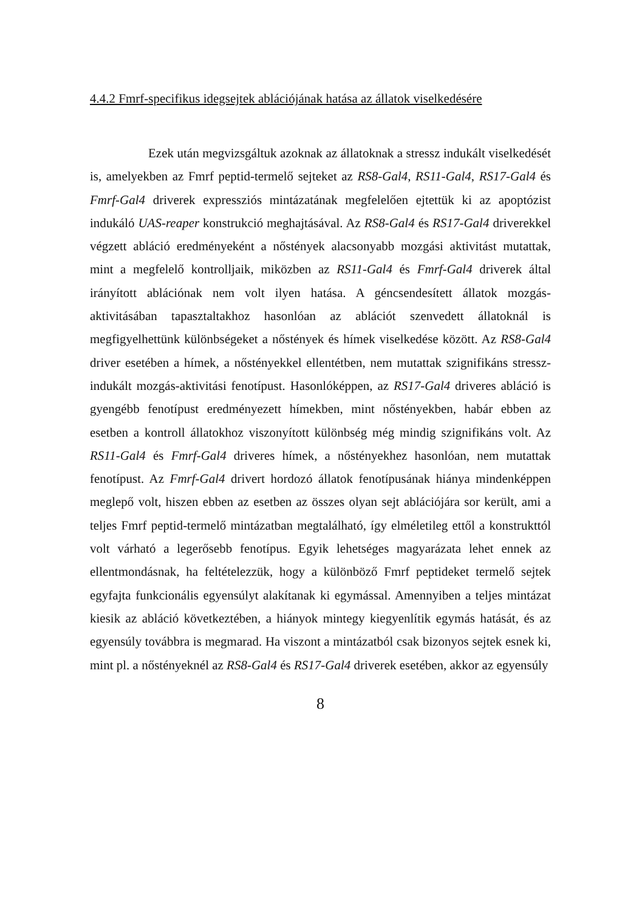4.4.2 Fmrf-specifikus idegsejtek ablációjának hatása az állatok viselkedésére
Ezek után megvizsgáltuk azoknak az állatoknak a stressz indukált viselkedését is, amelyekben az Fmrf peptid-termelő sejteket az RS8-Gal4, RS11-Gal4, RS17-Gal4 és Fmrf-Gal4 driverek expressziós mintázatának megfelelően ejtettük ki az apoptózist indukáló UAS-reaper konstrukció meghajtásával. Az RS8-Gal4 és RS17-Gal4 driverekkel végzett abláció eredményeként a nőstények alacsonyabb mozgási aktivitást mutattak, mint a megfelelő kontrolljaik, miközben az RS11-Gal4 és Fmrf-Gal4 driverek által irányított ablációnak nem volt ilyen hatása. A géncsendesített állatok mozgás-aktivitásában tapasztaltakhoz hasonlóan az ablációt szenvedett állatoknál is megfigyelhettünk különbségeket a nőstények és hímek viselkedése között. Az RS8-Gal4 driver esetében a hímek, a nőstényekkel ellentétben, nem mutattak szignifikáns stressz-indukált mozgás-aktivitási fenotípust. Hasonlóképpen, az RS17-Gal4 driveres abláció is gyengébb fenotípust eredményezett hímekben, mint nőstényekben, habár ebben az esetben a kontroll állatokhoz viszonyított különbség még mindig szignifikáns volt. Az RS11-Gal4 és Fmrf-Gal4 driveres hímek, a nőstényekhez hasonlóan, nem mutattak fenotípust. Az Fmrf-Gal4 drivert hordozó állatok fenotípusának hiánya mindenképpen meglepő volt, hiszen ebben az esetben az összes olyan sejt ablációjára sor került, ami a teljes Fmrf peptid-termelő mintázatban megtalálható, így elméletileg ettől a konstrukttól volt várható a legerősebb fenotípus. Egyik lehetséges magyarázata lehet ennek az ellentmondásnak, ha feltételezzük, hogy a különböző Fmrf peptideket termelő sejtek egyfajta funkcionális egyensúlyt alakítanak ki egymással. Amennyiben a teljes mintázat kiesik az abláció következtében, a hiányok mintegy kiegyenlítik egymás hatását, és az egyensúly továbbra is megmarad. Ha viszont a mintázatból csak bizonyos sejtek esnek ki, mint pl. a nőstényeknél az RS8-Gal4 és RS17-Gal4 driverek esetében, akkor az egyensúly
8